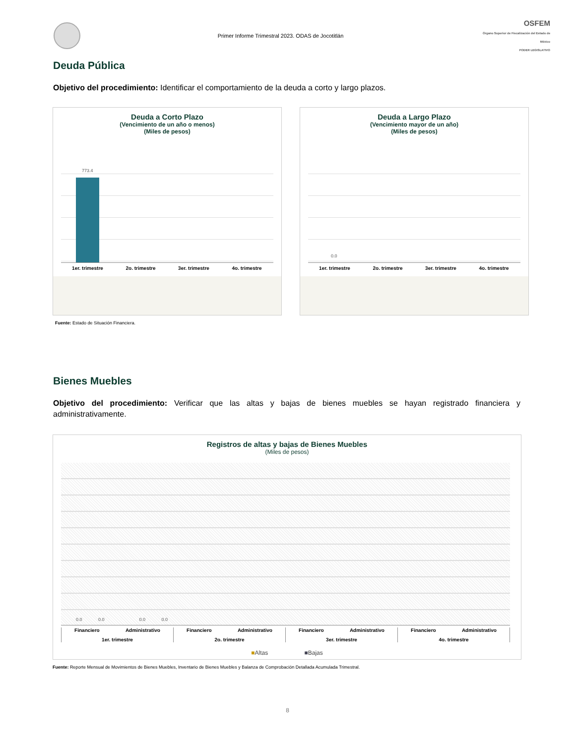Primer Informe Trimestral 2023. ODAS de Jocotitlán
OSFEM
Órgano Superior de Fiscalización del Estado de México
PODER LEGISLATIVO
Deuda Pública
Objetivo del procedimiento: Identificar el comportamiento de la deuda a corto y largo plazos.
Deuda a Corto Plazo
(Vencimiento de un año o menos)
(Miles de pesos)
773.4
1er. trimestre 2o. trimestre 3er. trimestre 4o. trimestre
Deuda a Largo Plazo
(Vencimiento mayor de un año)
(Miles de pesos)
0.0
1er. trimestre 2o. trimestre 3er. trimestre 4o. trimestre
Fuente: Estado de Situación Financiera.
Bienes Muebles
Objetivo del procedimiento: Verificar que las altas y bajas de bienes muebles se hayan registrado financiera y administrativamente.
Registros de altas y bajas de Bienes Muebles
(Miles de pesos)
0.0 0.0 0.0 0.0
Financiero Administrativo
1er. trimestre
Financiero Administrativo
2o. trimestre
Financiero Administrativo
3er. trimestre
Financiero Administrativo
4o. trimestre
■Altas ■Bajas
Fuente: Reporte Mensual de Movimientos de Bienes Muebles, Inventario de Bienes Muebles y Balanza de Comprobación Detallada Acumulada Trimestral.
8